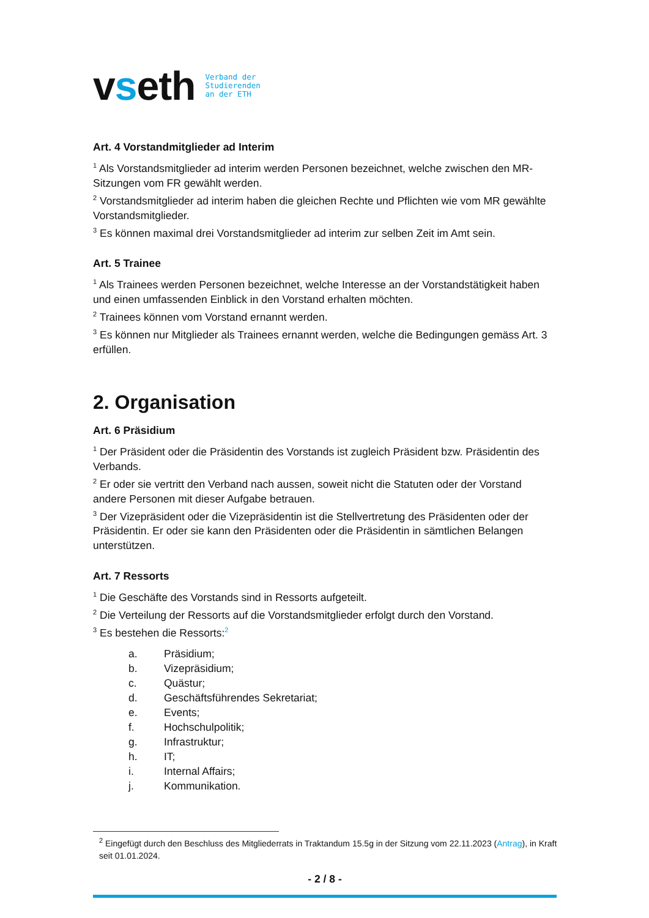vseth
Verband der
Studierenden
an der ETH
Art. 4 Vorstandmitglieder ad Interim
<sup>1</sup> Als Vorstandsmitglieder ad interim werden Personen bezeichnet, welche zwischen den MR-Sitzungen vom FR gewählt werden.
<sup>2</sup> Vorstandsmitglieder ad interim haben die gleichen Rechte und Pflichten wie vom MR gewählte Vorstandsmitglieder.
<sup>3</sup> Es können maximal drei Vorstandsmitglieder ad interim zur selben Zeit im Amt sein.
Art. 5 Trainee
<sup>1</sup> Als Trainees werden Personen bezeichnet, welche Interesse an der Vorstandstätigkeit haben und einen umfassenden Einblick in den Vorstand erhalten möchten.
<sup>2</sup> Trainees können vom Vorstand ernannt werden.
<sup>3</sup> Es können nur Mitglieder als Trainees ernannt werden, welche die Bedingungen gemäss Art. 3 erfüllen.
2. Organisation
Art. 6 Präsidium
<sup>1</sup> Der Präsident oder die Präsidentin des Vorstands ist zugleich Präsident bzw. Präsidentin des Verbands.
<sup>2</sup> Er oder sie vertritt den Verband nach aussen, soweit nicht die Statuten oder der Vorstand andere Personen mit dieser Aufgabe betrauen.
<sup>3</sup> Der Vizepräsident oder die Vizepräsidentin ist die Stellvertretung des Präsidenten oder der Präsidentin. Er oder sie kann den Präsidenten oder die Präsidentin in sämtlichen Belangen unterstützen.
Art. 7 Ressorts
<sup>1</sup> Die Geschäfte des Vorstands sind in Ressorts aufgeteilt.
<sup>2</sup> Die Verteilung der Ressorts auf die Vorstandsmitglieder erfolgt durch den Vorstand.
<sup>3</sup> Es bestehen die Ressorts:<sup>2</sup>
a. Präsidium;
b. Vizepräsidium;
c. Quästur;
d. Geschäftsführendes Sekretariat;
e. Events;
f. Hochschulpolitik;
g. Infrastruktur;
h. IT;
i. Internal Affairs;
j. Kommunikation.
<sup>2</sup> Eingefügt durch den Beschluss des Mitgliederrats in Traktandum 15.5g in der Sitzung vom 22.11.2023 (Antrag), in Kraft seit 01.01.2024.
- 2 / 8 -